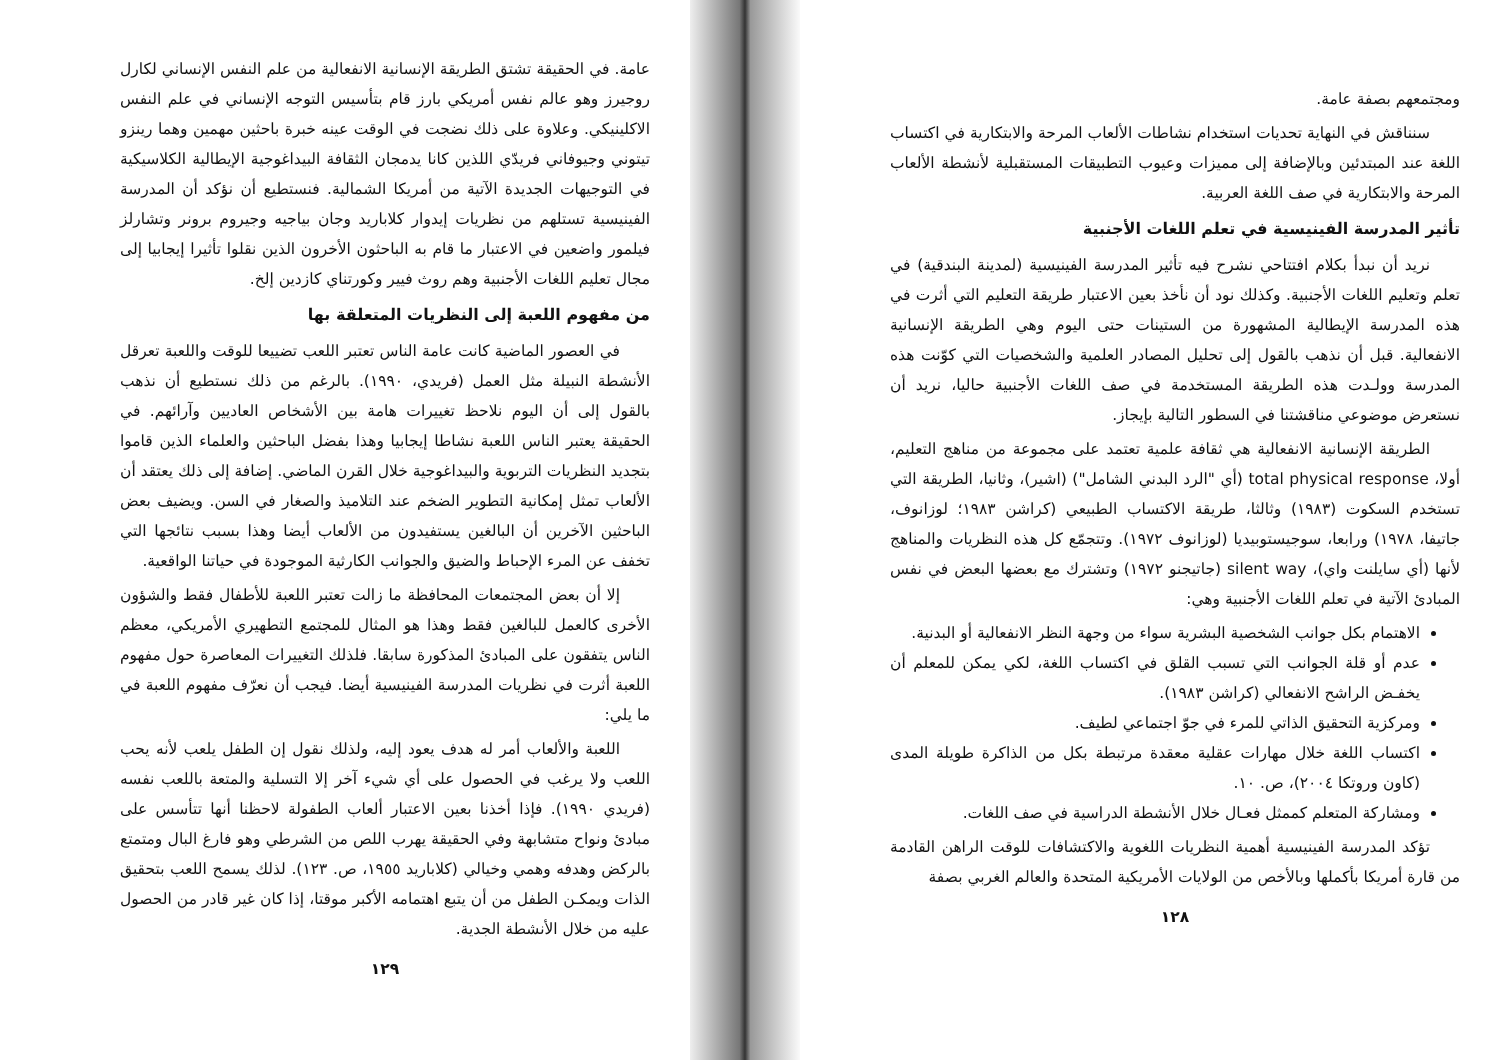ومجتمعهم بصفة عامة.
سنناقش في النهاية تحديات استخدام نشاطات الألعاب المرحة والابتكارية في اكتساب اللغة عند المبتدئين وبالإضافة إلى مميزات وعيوب التطبيقات المستقبلية لأنشطة الألعاب المرحة والابتكارية في صف اللغة العربية.
تأثير المدرسة الفينيسية في تعلم اللغات الأجنبية
نريد أن نبدأ بكلام افتتاحي نشرح فيه تأثير المدرسة الفينيسية (لمدينة البندقية) في تعلم وتعليم اللغات الأجنبية. وكذلك نود أن نأخذ بعين الاعتبار طريقة التعليم التي أثرت في هذه المدرسة الإيطالية المشهورة من الستينات حتى اليوم وهي الطريقة الإنسانية الانفعالية. قبل أن نذهب بالقول إلى تحليل المصادر العلمية والشخصيات التي كوّنت هذه المدرسة وولـدت هذه الطريقة المستخدمة في صف اللغات الأجنبية حاليا، نريد أن نستعرض موضوعي مناقشتنا في السطور التالية بإيجاز.
الطريقة الإنسانية الانفعالية هي ثقافة علمية تعتمد على مجموعة من مناهج التعليم، أولا، total physical response (أي "الرد البدني الشامل") (اشير)، وثانيا، الطريقة التي تستخدم السكوت (١٩٨٣) وثالثا، طريقة الاكتساب الطبيعي (كراشن ١٩٨٣؛ لوزانوف، جاتيفا، ١٩٧٨) ورابعا، سوجيستوبيديا (لوزانوف ١٩٧٢). وتتجمّع كل هذه النظريات والمناهج لأنها (أي سايلنت واي)، silent way (جاتيجنو ١٩٧٢) وتشترك مع بعضها البعض في نفس المبادئ الآتية في تعلم اللغات الأجنبية وهي:
الاهتمام بكل جوانب الشخصية البشرية سواء من وجهة النظر الانفعالية أو البدنية.
عدم أو قلة الجوانب التي تسبب القلق في اكتساب اللغة، لكي يمكن للمعلم أن يخفـض الراشح الانفعالي (كراشن ١٩٨٣).
ومركزية التحقيق الذاتي للمرء في جوّ اجتماعي لطيف.
اكتساب اللغة خلال مهارات عقلية معقدة مرتبطة بكل من الذاكرة طويلة المدى (كاون وروتكا ٢٠٠٤)، ص. ١٠.
ومشاركة المتعلم كممثل فعـال خلال الأنشطة الدراسية في صف اللغات.
تؤكد المدرسة الفينيسية أهمية النظريات اللغوية والاكتشافات للوقت الراهن القادمة من قارة أمريكا بأكملها وبالأخص من الولايات الأمريكية المتحدة والعالم الغربي بصفة
١٢٨
عامة. في الحقيقة تشتق الطريقة الإنسانية الانفعالية من علم النفس الإنساني لكارل روجيرز وهو عالم نفس أمريكي بارز قام بتأسيس التوجه الإنساني في علم النفس الاكلينيكي. وعلاوة على ذلك نضجت في الوقت عينه خبرة باحثين مهمين وهما رينزو تيتوني وجيوفاني فريدّي اللذين كانا يدمجان الثقافة البيداغوجية الإيطالية الكلاسيكية في التوجيهات الجديدة الآتية من أمريكا الشمالية. فنستطيع أن نؤكد أن المدرسة الفينيسية تستلهم من نظريات إيدوار كلاباريد وجان بياجيه وجيروم برونر وتشارلز فيلمور واضعين في الاعتبار ما قام به الباحثون الأخرون الذين نقلوا تأثيرا إيجابيا إلى مجال تعليم اللغات الأجنبية وهم روث فيير وكورتناي كازدين إلخ.
من مفهوم اللعبة إلى النظريات المتعلقة بها
في العصور الماضية كانت عامة الناس تعتبر اللعب تضييعا للوقت واللعبة تعرقل الأنشطة النبيلة مثل العمل (فريدي، ١٩٩٠). بالرغم من ذلك نستطيع أن نذهب بالقول إلى أن اليوم نلاحظ تغييرات هامة بين الأشخاص العاديين وآرائهم. في الحقيقة يعتبر الناس اللعبة نشاطا إيجابيا وهذا بفضل الباحثين والعلماء الذين قاموا بتجديد النظريات التربوية والبيداغوجية خلال القرن الماضي. إضافة إلى ذلك يعتقد أن الألعاب تمثل إمكانية التطوير الضخم عند التلاميذ والصغار في السن. ويضيف بعض الباحثين الآخرين أن البالغين يستفيدون من الألعاب أيضا وهذا بسبب نتائجها التي تخفف عن المرء الإحباط والضيق والجوانب الكارثية الموجودة في حياتنا الواقعية.
إلا أن بعض المجتمعات المحافظة ما زالت تعتبر اللعبة للأطفال فقط والشؤون الأخرى كالعمل للبالغين فقط وهذا هو المثال للمجتمع التطهيري الأمريكي، معظم الناس يتفقون على المبادئ المذكورة سابقا. فلذلك التغييرات المعاصرة حول مفهوم اللعبة أثرت في نظريات المدرسة الفينيسية أيضا. فيجب أن نعرّف مفهوم اللعبة في ما يلي:
اللعبة والألعاب أمر له هدف يعود إليه، ولذلك نقول إن الطفل يلعب لأنه يحب اللعب ولا يرغب في الحصول على أي شيء آخر إلا التسلية والمتعة باللعب نفسه (فريدي ١٩٩٠). فإذا أخذنا بعين الاعتبار ألعاب الطفولة لاحظنا أنها تتأسس على مبادئ ونواح متشابهة وفي الحقيقة يهرب اللص من الشرطي وهو فارغ البال ومتمتع بالركض وهدفه وهمي وخيالي (كلاباريد ١٩٥٥، ص. ١٢٣). لذلك يسمح اللعب بتحقيق الذات ويمكـن الطفل من أن يتبع اهتمامه الأكبر موقتا، إذا كان غير قادر من الحصول عليه من خلال الأنشطة الجدية.
١٢٩